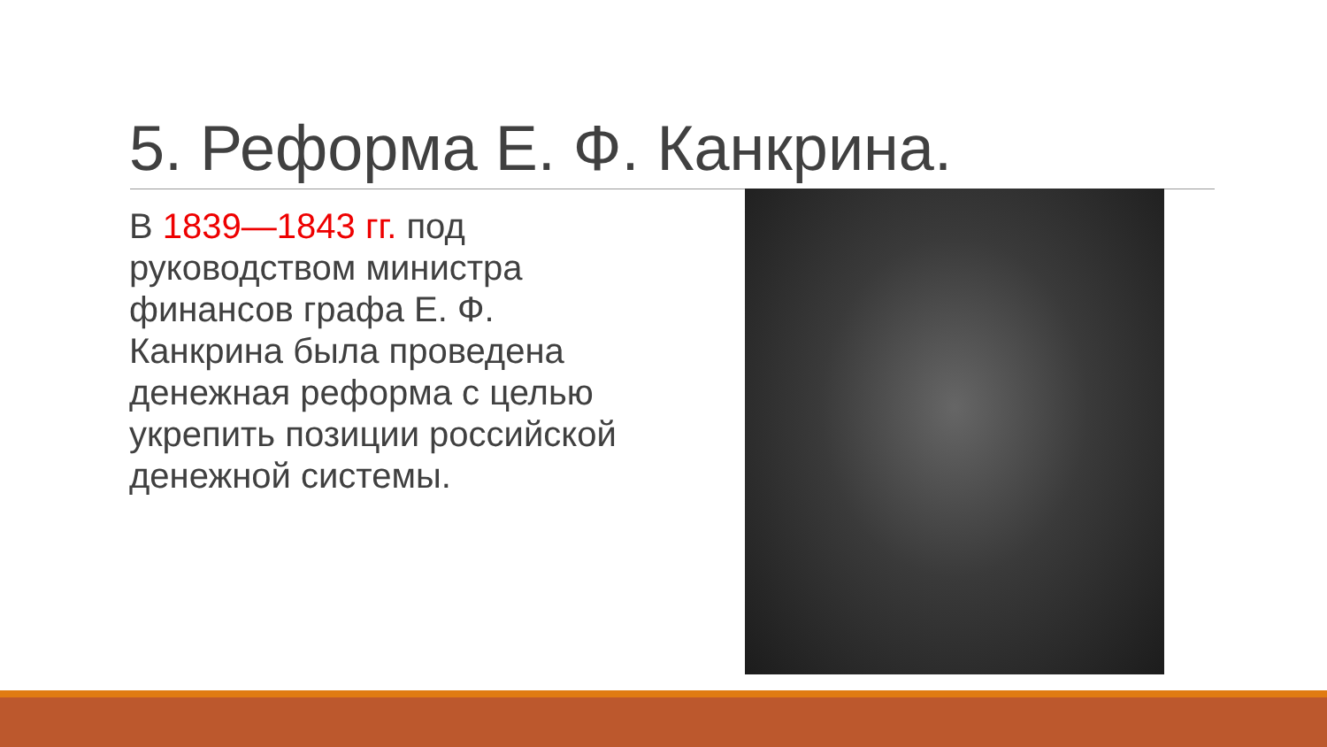5. Реформа Е. Ф. Канкрина.
В 1839—1843 гг. под руководством министра финансов графа Е. Ф. Канкрина была проведена денежная реформа с целью укрепить позиции российской денежной системы.